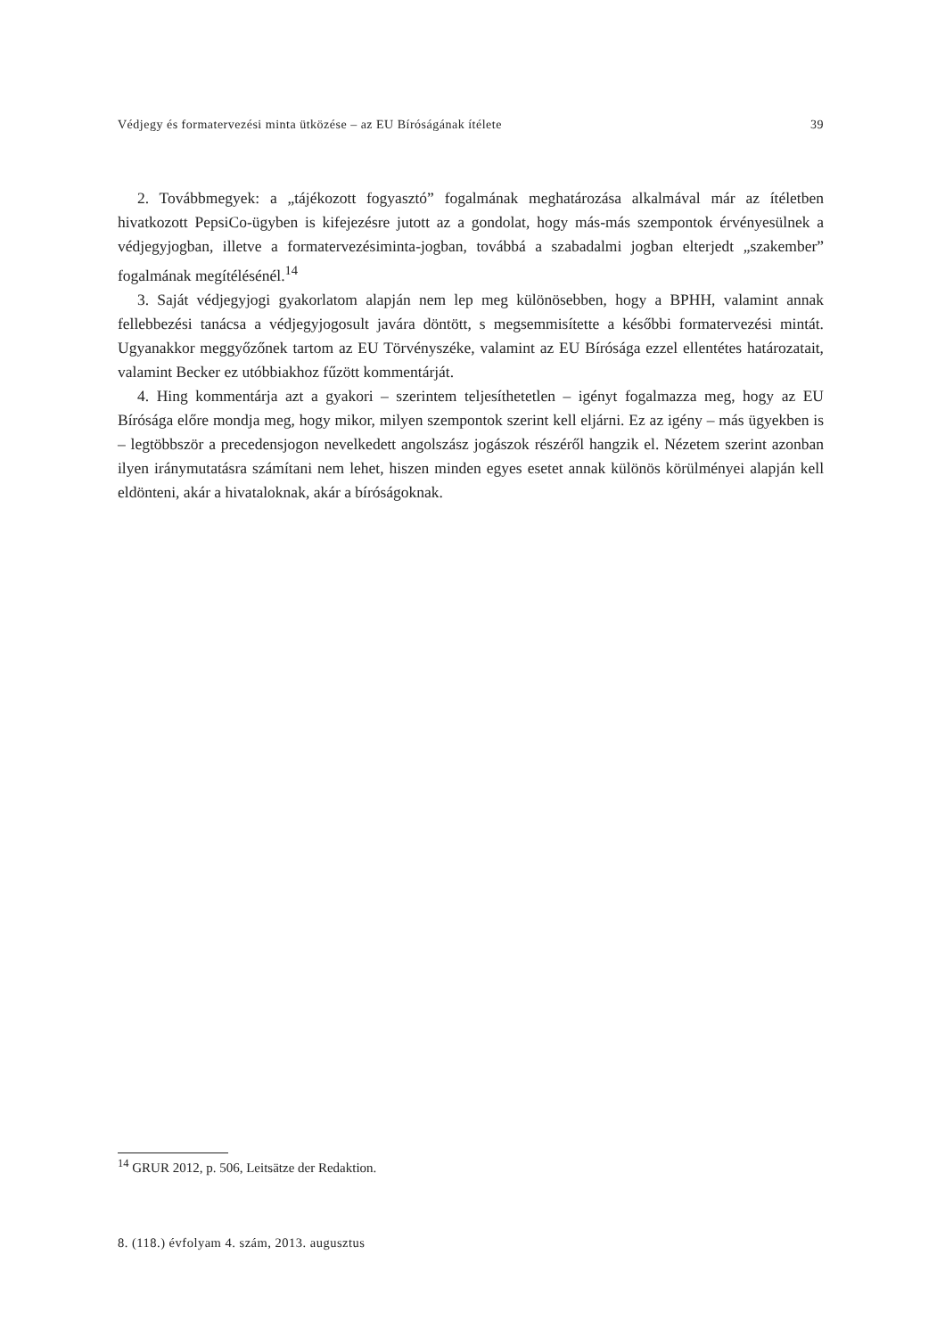Védjegy és formatervezési minta ütközése – az EU Bíróságának ítélete 39
2. Továbbmegyek: a „tájékozott fogyasztó” fogalmának meghatározása alkalmával már az ítéletben hivatkozott PepsiCo-ügyben is kifejezésre jutott az a gondolat, hogy más-más szempontok érvényesülnek a védjegyjogban, illetve a formatervezésiminta-jogban, továbbá a szabadalmi jogban elterjedt „szakember” fogalmának megítélésénél.<sup>14</sup>
3. Saját védjegyjogi gyakorlatom alapján nem lep meg különösebben, hogy a BPHH, valamint annak fellebbezési tanácsa a védjegyjogosult javára döntött, s megsemmisítette a későbbi formatervezési mintát. Ugyanakkor meggyőzőnek tartom az EU Törvényszéke, valamint az EU Bírósága ezzel ellentétes határozatait, valamint Becker ez utóbbiakhoz fűzött kommentárját.
4. Hing kommentárja azt a gyakori – szerintem teljesíthetetlen – igényt fogalmazza meg, hogy az EU Bírósága előre mondja meg, hogy mikor, milyen szempontok szerint kell eljárni. Ez az igény – más ügyekben is – legtöbbször a precedensjogon nevelkedett angolszász jogászok részéről hangzik el. Nézetem szerint azonban ilyen iránymutatásra számítani nem lehet, hiszen minden egyes esetet annak különös körülményei alapján kell eldönteni, akár a hivataloknak, akár a bíróságoknak.
<sup>14</sup> GRUR 2012, p. 506, Leitsätze der Redaktion.
8. (118.) évfolyam 4. szám, 2013. augusztus